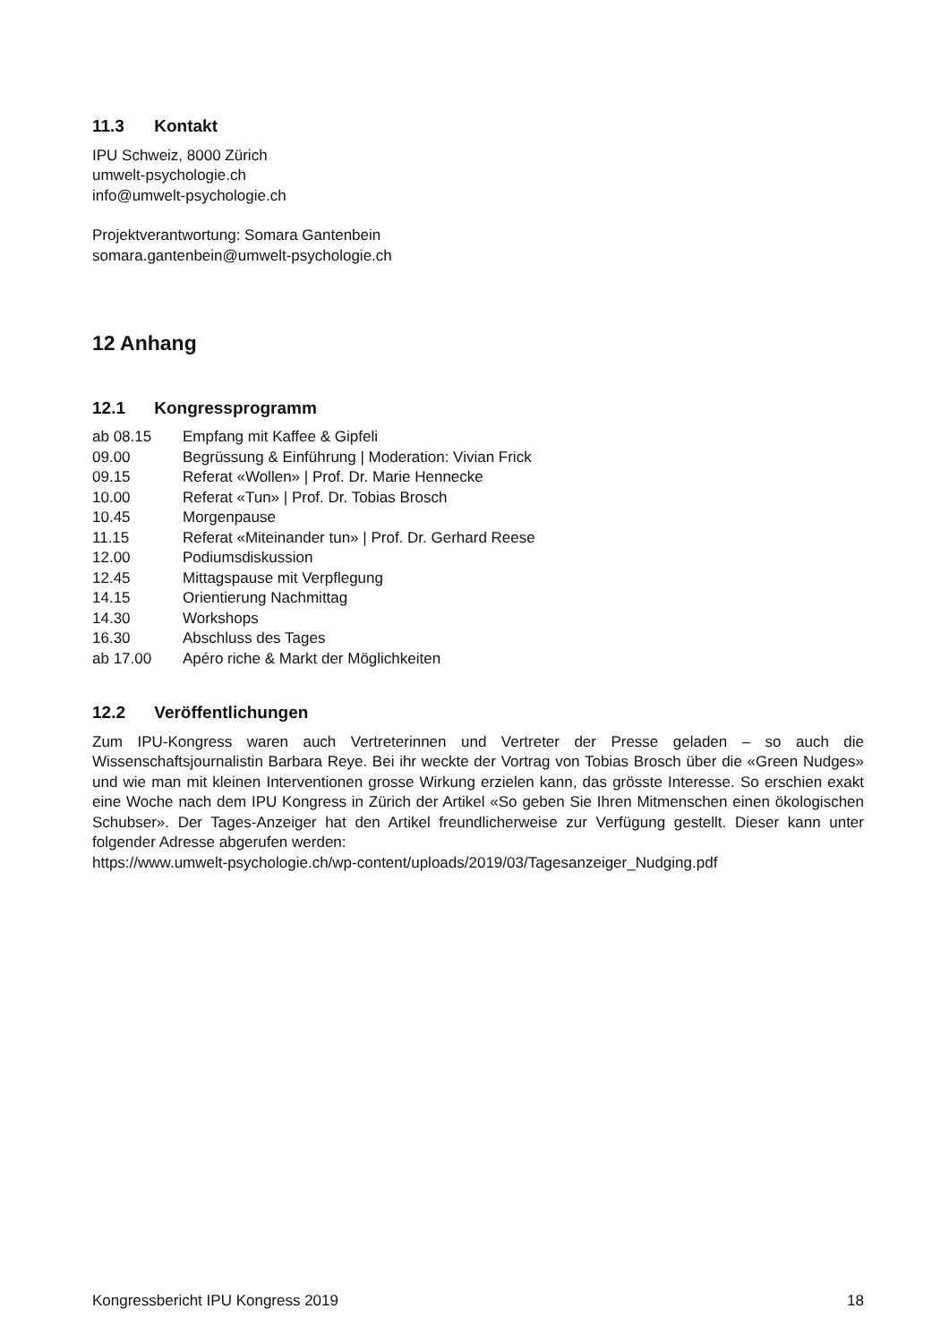11.3 Kontakt
IPU Schweiz, 8000 Zürich
umwelt-psychologie.ch
info@umwelt-psychologie.ch
Projektverantwortung: Somara Gantenbein
somara.gantenbein@umwelt-psychologie.ch
12 Anhang
12.1 Kongressprogramm
| ab 08.15 | Empfang mit Kaffee & Gipfeli |
| 09.00 | Begrüssung & Einführung / Moderation: Vivian Frick |
| 09.15 | Referat «Wollen» / Prof. Dr. Marie Hennecke |
| 10.00 | Referat «Tun» / Prof. Dr. Tobias Brosch |
| 10.45 | Morgenpause |
| 11.15 | Referat «Miteinander tun» / Prof. Dr. Gerhard Reese |
| 12.00 | Podiumsdiskussion |
| 12.45 | Mittagspause mit Verpflegung |
| 14.15 | Orientierung Nachmittag |
| 14.30 | Workshops |
| 16.30 | Abschluss des Tages |
| ab 17.00 | Apéro riche & Markt der Möglichkeiten |
12.2 Veröffentlichungen
Zum IPU-Kongress waren auch Vertreterinnen und Vertreter der Presse geladen – so auch die Wissenschaftsjournalistin Barbara Reye. Bei ihr weckte der Vortrag von Tobias Brosch über die «Green Nudges» und wie man mit kleinen Interventionen grosse Wirkung erzielen kann, das grösste Interesse. So erschien exakt eine Woche nach dem IPU Kongress in Zürich der Artikel «So geben Sie Ihren Mitmenschen einen ökologischen Schubser». Der Tages-Anzeiger hat den Artikel freundlicherweise zur Verfügung gestellt. Dieser kann unter folgender Adresse abgerufen werden:
https://www.umwelt-psychologie.ch/wp-content/uploads/2019/03/Tagesanzeiger_Nudging.pdf
Kongressbericht IPU Kongress 2019 18